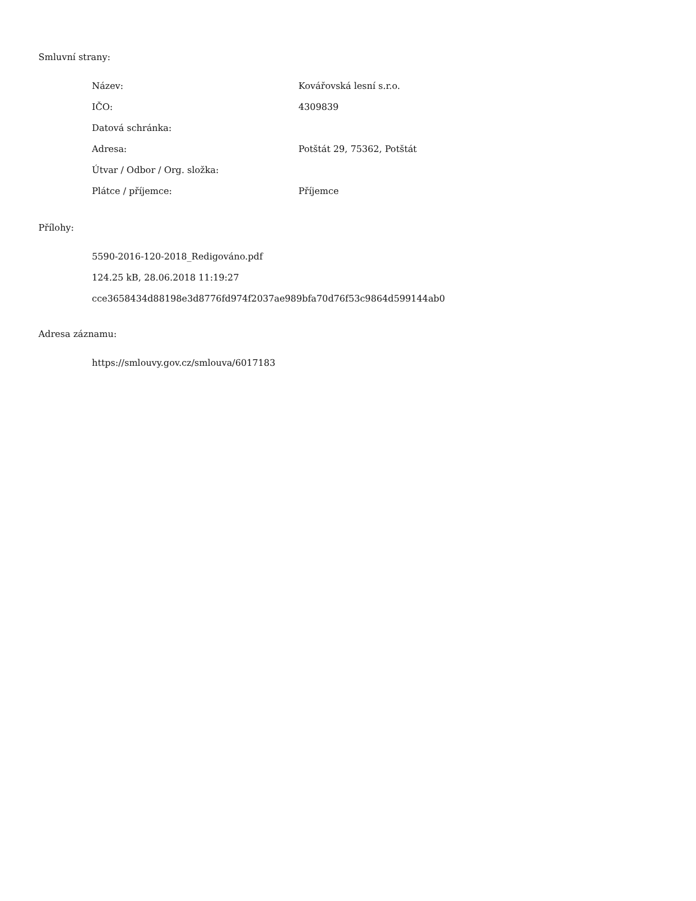Smluvní strany:
| Název: | Kovářovská lesní s.r.o. |
| IČO: | 4309839 |
| Datová schránka: | |
| Adresa: | Potštát 29, 75362, Potštát |
| Útvar / Odbor / Org. složka: | |
| Plátce / příjemce: | Příjemce |
Přílohy:
5590-2016-120-2018_Redigováno.pdf
124.25 kB, 28.06.2018 11:19:27
cce3658434d88198e3d8776fd974f2037ae989bfa70d76f53c9864d599144ab0
Adresa záznamu:
https://smlouvy.gov.cz/smlouva/6017183